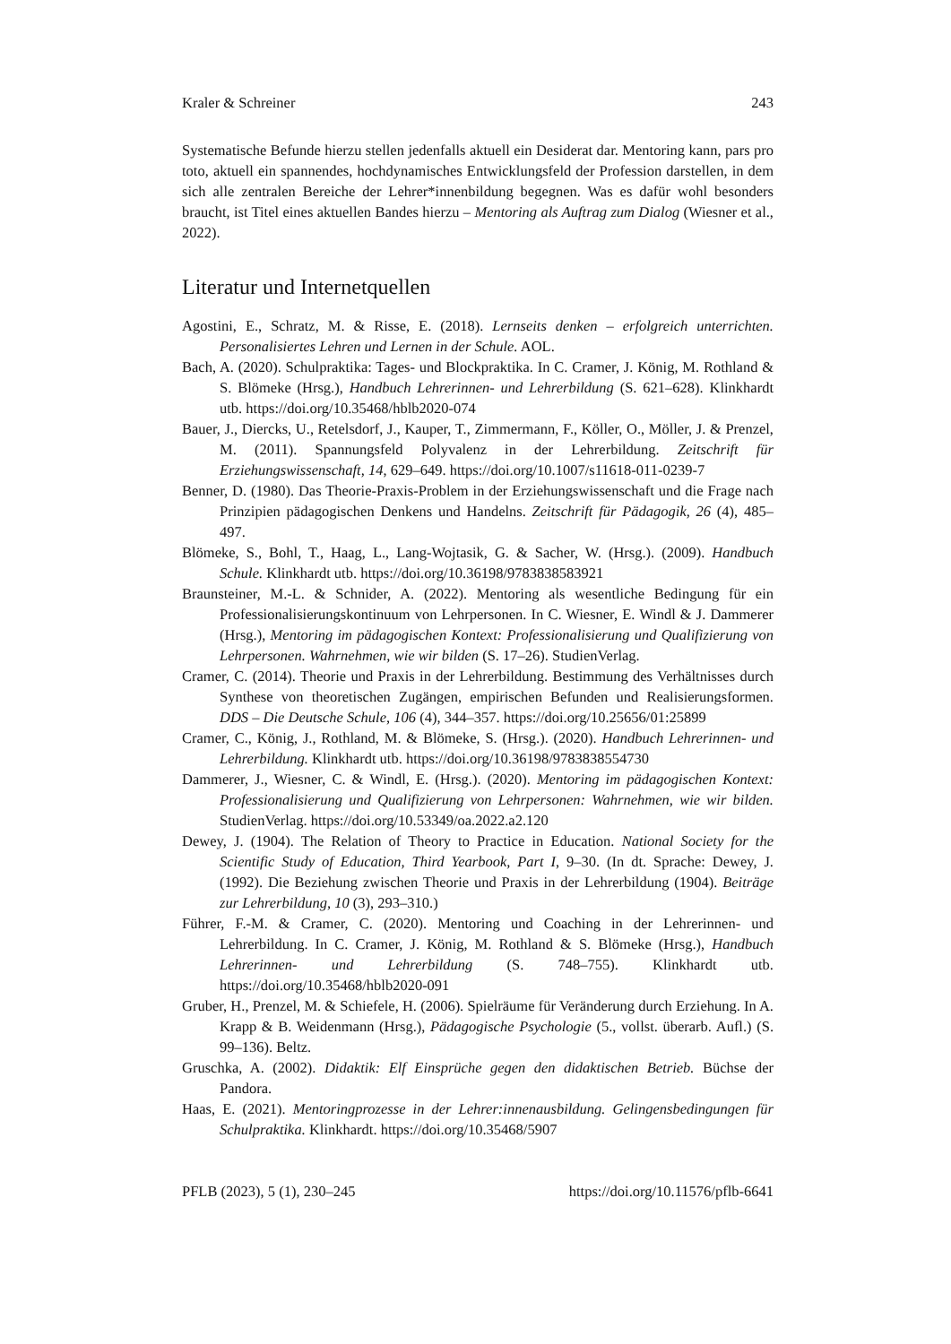Kraler & Schreiner 243
Systematische Befunde hierzu stellen jedenfalls aktuell ein Desiderat dar. Mentoring kann, pars pro toto, aktuell ein spannendes, hochdynamisches Entwicklungsfeld der Profession darstellen, in dem sich alle zentralen Bereiche der Lehrer*innenbildung begegnen. Was es dafür wohl besonders braucht, ist Titel eines aktuellen Bandes hierzu – Mentoring als Auftrag zum Dialog (Wiesner et al., 2022).
Literatur und Internetquellen
Agostini, E., Schratz, M. & Risse, E. (2018). Lernseits denken – erfolgreich unterrichten. Personalisiertes Lehren und Lernen in der Schule. AOL.
Bach, A. (2020). Schulpraktika: Tages- und Blockpraktika. In C. Cramer, J. König, M. Rothland & S. Blömeke (Hrsg.), Handbuch Lehrerinnen- und Lehrerbildung (S. 621–628). Klinkhardt utb. https://doi.org/10.35468/hblb2020-074
Bauer, J., Diercks, U., Retelsdorf, J., Kauper, T., Zimmermann, F., Köller, O., Möller, J. & Prenzel, M. (2011). Spannungsfeld Polyvalenz in der Lehrerbildung. Zeitschrift für Erziehungswissenschaft, 14, 629–649. https://doi.org/10.1007/s11618-011-0239-7
Benner, D. (1980). Das Theorie-Praxis-Problem in der Erziehungswissenschaft und die Frage nach Prinzipien pädagogischen Denkens und Handelns. Zeitschrift für Pädagogik, 26 (4), 485–497.
Blömeke, S., Bohl, T., Haag, L., Lang-Wojtasik, G. & Sacher, W. (Hrsg.). (2009). Handbuch Schule. Klinkhardt utb. https://doi.org/10.36198/9783838583921
Braunsteiner, M.-L. & Schnider, A. (2022). Mentoring als wesentliche Bedingung für ein Professionalisierungskontinuum von Lehrpersonen. In C. Wiesner, E. Windl & J. Dammerer (Hrsg.), Mentoring im pädagogischen Kontext: Professionalisierung und Qualifizierung von Lehrpersonen. Wahrnehmen, wie wir bilden (S. 17–26). StudienVerlag.
Cramer, C. (2014). Theorie und Praxis in der Lehrerbildung. Bestimmung des Verhältnisses durch Synthese von theoretischen Zugängen, empirischen Befunden und Realisierungsformen. DDS – Die Deutsche Schule, 106 (4), 344–357. https://doi.org/10.25656/01:25899
Cramer, C., König, J., Rothland, M. & Blömeke, S. (Hrsg.). (2020). Handbuch Lehrerinnen- und Lehrerbildung. Klinkhardt utb. https://doi.org/10.36198/9783838554730
Dammerer, J., Wiesner, C. & Windl, E. (Hrsg.). (2020). Mentoring im pädagogischen Kontext: Professionalisierung und Qualifizierung von Lehrpersonen: Wahrnehmen, wie wir bilden. StudienVerlag. https://doi.org/10.53349/oa.2022.a2.120
Dewey, J. (1904). The Relation of Theory to Practice in Education. National Society for the Scientific Study of Education, Third Yearbook, Part I, 9–30. (In dt. Sprache: Dewey, J. (1992). Die Beziehung zwischen Theorie und Praxis in der Lehrerbildung (1904). Beiträge zur Lehrerbildung, 10 (3), 293–310.)
Führer, F.-M. & Cramer, C. (2020). Mentoring und Coaching in der Lehrerinnen- und Lehrerbildung. In C. Cramer, J. König, M. Rothland & S. Blömeke (Hrsg.), Handbuch Lehrerinnen- und Lehrerbildung (S. 748–755). Klinkhardt utb. https://doi.org/10.35468/hblb2020-091
Gruber, H., Prenzel, M. & Schiefele, H. (2006). Spielräume für Veränderung durch Erziehung. In A. Krapp & B. Weidenmann (Hrsg.), Pädagogische Psychologie (5., vollst. überarb. Aufl.) (S. 99–136). Beltz.
Gruschka, A. (2002). Didaktik: Elf Einsprüche gegen den didaktischen Betrieb. Büchse der Pandora.
Haas, E. (2021). Mentoringprozesse in der Lehrer:innenausbildung. Gelingensbedingungen für Schulpraktika. Klinkhardt. https://doi.org/10.35468/5907
PFLB (2023), 5 (1), 230–245 https://doi.org/10.11576/pflb-6641